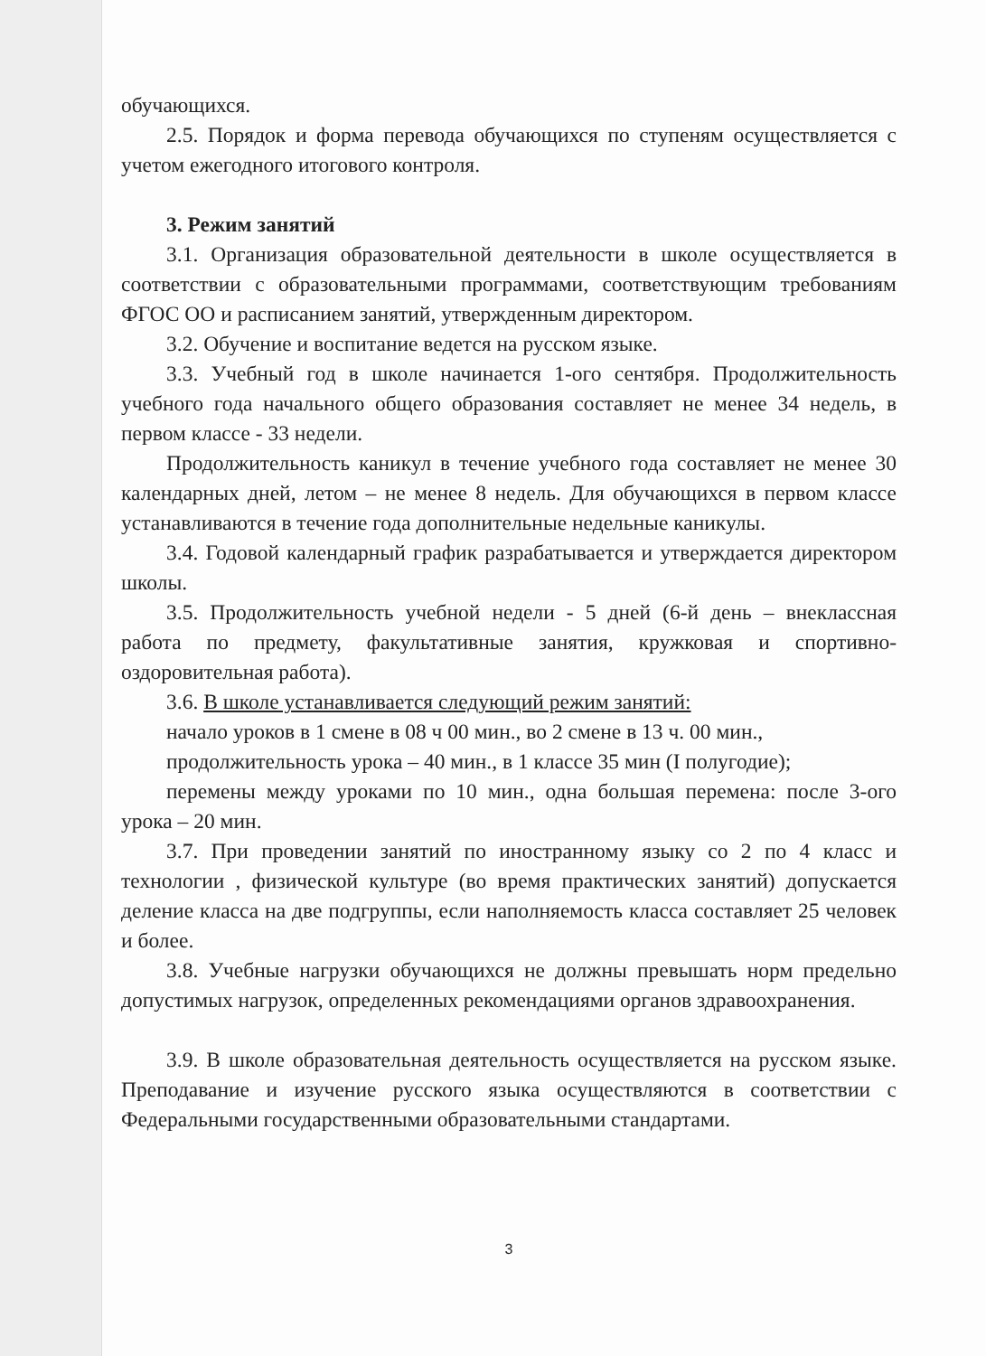обучающихся.
2.5. Порядок и форма перевода обучающихся по ступеням осуществляется с учетом ежегодного итогового контроля.
3. Режим занятий
3.1. Организация образовательной деятельности в школе осуществляется в соответствии с образовательными программами, соответствующим требованиям ФГОС ОО и расписанием занятий, утвержденным директором.
3.2. Обучение и воспитание ведется на русском языке.
3.3. Учебный год в школе начинается 1-ого сентября. Продолжительность учебного года начального общего образования составляет не менее 34 недель, в первом классе - 33 недели.
Продолжительность каникул в течение учебного года составляет не менее 30 календарных дней, летом – не менее 8 недель. Для обучающихся в первом классе устанавливаются в течение года дополнительные недельные каникулы.
3.4. Годовой календарный график разрабатывается и утверждается директором школы.
3.5. Продолжительность учебной недели - 5 дней (6-й день – внеклассная работа по предмету, факультативные занятия, кружковая и спортивно-оздоровительная работа).
3.6. В школе устанавливается следующий режим занятий:
начало уроков в 1 смене в 08 ч 00 мин., во 2 смене в 13 ч. 00 мин.,
продолжительность урока – 40 мин., в 1 классе 35 мин (I полугодие);
перемены между уроками по 10 мин., одна большая перемена: после 3-ого урока – 20 мин.
3.7. При проведении занятий по иностранному языку со 2 по 4 класс и технологии , физической культуре (во время практических занятий) допускается деление класса на две подгруппы, если наполняемость класса составляет 25 человек и более.
3.8. Учебные нагрузки обучающихся не должны превышать норм предельно допустимых нагрузок, определенных рекомендациями органов здравоохранения.
3.9. В школе образовательная деятельность осуществляется на русском языке. Преподавание и изучение русского языка осуществляются в соответствии с Федеральными государственными образовательными стандартами.
3